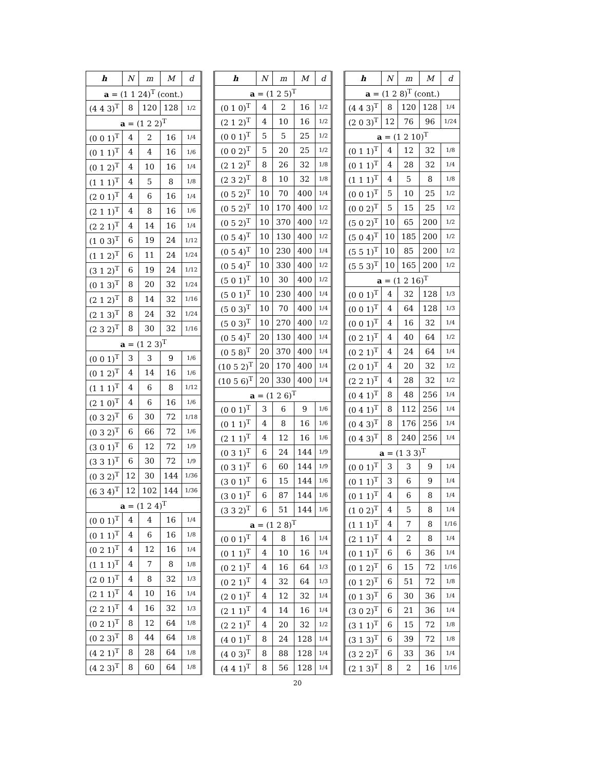| h | N | m | M | d |
| --- | --- | --- | --- | --- |
| a = (1 1 24)<sup>T</sup> (cont.) | | | | |
| (4 4 3)<sup>T</sup> | 8 | 120 | 128 | 1/2 |
| a = (1 2 2)<sup>T</sup> | | | | |
| (0 0 1)<sup>T</sup> | 4 | 2 | 16 | 1/4 |
| (0 1 1)<sup>T</sup> | 4 | 4 | 16 | 1/6 |
| (0 1 2)<sup>T</sup> | 4 | 10 | 16 | 1/4 |
| (1 1 1)<sup>T</sup> | 4 | 5 | 8 | 1/8 |
| (2 0 1)<sup>T</sup> | 4 | 6 | 16 | 1/4 |
| (2 1 1)<sup>T</sup> | 4 | 8 | 16 | 1/6 |
| (2 2 1)<sup>T</sup> | 4 | 14 | 16 | 1/4 |
| (1 0 3)<sup>T</sup> | 6 | 19 | 24 | 1/12 |
| (1 1 2)<sup>T</sup> | 6 | 11 | 24 | 1/24 |
| (3 1 2)<sup>T</sup> | 6 | 19 | 24 | 1/12 |
| (0 1 3)<sup>T</sup> | 8 | 20 | 32 | 1/24 |
| (2 1 2)<sup>T</sup> | 8 | 14 | 32 | 1/16 |
| (2 1 3)<sup>T</sup> | 8 | 24 | 32 | 1/24 |
| (2 3 2)<sup>T</sup> | 8 | 30 | 32 | 1/16 |
| a = (1 2 3)<sup>T</sup> | | | | |
| (0 0 1)<sup>T</sup> | 3 | 3 | 9 | 1/6 |
| (0 1 2)<sup>T</sup> | 4 | 14 | 16 | 1/6 |
| (1 1 1)<sup>T</sup> | 4 | 6 | 8 | 1/12 |
| (2 1 0)<sup>T</sup> | 4 | 6 | 16 | 1/6 |
| (0 3 2)<sup>T</sup> | 6 | 30 | 72 | 1/18 |
| (0 3 2)<sup>T</sup> | 6 | 66 | 72 | 1/6 |
| (3 0 1)<sup>T</sup> | 6 | 12 | 72 | 1/9 |
| (3 3 1)<sup>T</sup> | 6 | 30 | 72 | 1/9 |
| (0 3 2)<sup>T</sup> | 12 | 30 | 144 | 1/36 |
| (6 3 4)<sup>T</sup> | 12 | 102 | 144 | 1/36 |
| a = (1 2 4)<sup>T</sup> | | | | |
| (0 0 1)<sup>T</sup> | 4 | 4 | 16 | 1/4 |
| (0 1 1)<sup>T</sup> | 4 | 6 | 16 | 1/8 |
| (0 2 1)<sup>T</sup> | 4 | 12 | 16 | 1/4 |
| (1 1 1)<sup>T</sup> | 4 | 7 | 8 | 1/8 |
| (2 0 1)<sup>T</sup> | 4 | 8 | 32 | 1/3 |
| (2 1 1)<sup>T</sup> | 4 | 10 | 16 | 1/4 |
| (2 2 1)<sup>T</sup> | 4 | 16 | 32 | 1/3 |
| (0 2 1)<sup>T</sup> | 8 | 12 | 64 | 1/8 |
| (0 2 3)<sup>T</sup> | 8 | 44 | 64 | 1/8 |
| (4 2 1)<sup>T</sup> | 8 | 28 | 64 | 1/8 |
| (4 2 3)<sup>T</sup> | 8 | 60 | 64 | 1/8 |
| h | N | m | M | d |
| --- | --- | --- | --- | --- |
| a = (1 2 5)<sup>T</sup> | | | | |
| (0 1 0)<sup>T</sup> | 4 | 2 | 16 | 1/2 |
| (2 1 2)<sup>T</sup> | 4 | 10 | 16 | 1/2 |
| (0 0 1)<sup>T</sup> | 5 | 5 | 25 | 1/2 |
| (0 0 2)<sup>T</sup> | 5 | 20 | 25 | 1/2 |
| (2 1 2)<sup>T</sup> | 8 | 26 | 32 | 1/8 |
| (2 3 2)<sup>T</sup> | 8 | 10 | 32 | 1/8 |
| (0 5 2)<sup>T</sup> | 10 | 70 | 400 | 1/4 |
| (0 5 2)<sup>T</sup> | 10 | 170 | 400 | 1/2 |
| (0 5 2)<sup>T</sup> | 10 | 370 | 400 | 1/2 |
| (0 5 4)<sup>T</sup> | 10 | 130 | 400 | 1/2 |
| (0 5 4)<sup>T</sup> | 10 | 230 | 400 | 1/4 |
| (0 5 4)<sup>T</sup> | 10 | 330 | 400 | 1/2 |
| (5 0 1)<sup>T</sup> | 10 | 30 | 400 | 1/2 |
| (5 0 1)<sup>T</sup> | 10 | 230 | 400 | 1/4 |
| (5 0 3)<sup>T</sup> | 10 | 70 | 400 | 1/4 |
| (5 0 3)<sup>T</sup> | 10 | 270 | 400 | 1/2 |
| (0 5 4)<sup>T</sup> | 20 | 130 | 400 | 1/4 |
| (0 5 8)<sup>T</sup> | 20 | 370 | 400 | 1/4 |
| (10 5 2)<sup>T</sup> | 20 | 170 | 400 | 1/4 |
| (10 5 6)<sup>T</sup> | 20 | 330 | 400 | 1/4 |
| a = (1 2 6)<sup>T</sup> | | | | |
| (0 0 1)<sup>T</sup> | 3 | 6 | 9 | 1/6 |
| (0 1 1)<sup>T</sup> | 4 | 8 | 16 | 1/6 |
| (2 1 1)<sup>T</sup> | 4 | 12 | 16 | 1/6 |
| (0 3 1)<sup>T</sup> | 6 | 24 | 144 | 1/9 |
| (0 3 1)<sup>T</sup> | 6 | 60 | 144 | 1/9 |
| (3 0 1)<sup>T</sup> | 6 | 15 | 144 | 1/6 |
| (3 0 1)<sup>T</sup> | 6 | 87 | 144 | 1/6 |
| (3 3 2)<sup>T</sup> | 6 | 51 | 144 | 1/6 |
| a = (1 2 8)<sup>T</sup> | | | | |
| (0 0 1)<sup>T</sup> | 4 | 8 | 16 | 1/4 |
| (0 1 1)<sup>T</sup> | 4 | 10 | 16 | 1/4 |
| (0 2 1)<sup>T</sup> | 4 | 16 | 64 | 1/3 |
| (0 2 1)<sup>T</sup> | 4 | 32 | 64 | 1/3 |
| (2 0 1)<sup>T</sup> | 4 | 12 | 32 | 1/4 |
| (2 1 1)<sup>T</sup> | 4 | 14 | 16 | 1/4 |
| (2 2 1)<sup>T</sup> | 4 | 20 | 32 | 1/2 |
| (4 0 1)<sup>T</sup> | 8 | 24 | 128 | 1/4 |
| (4 0 3)<sup>T</sup> | 8 | 88 | 128 | 1/4 |
| (4 4 1)<sup>T</sup> | 8 | 56 | 128 | 1/4 |
| h | N | m | M | d |
| --- | --- | --- | --- | --- |
| a = (1 2 8)<sup>T</sup> (cont.) | | | | |
| (4 4 3)<sup>T</sup> | 8 | 120 | 128 | 1/4 |
| (2 0 3)<sup>T</sup> | 12 | 76 | 96 | 1/24 |
| a = (1 2 10)<sup>T</sup> | | | | |
| (0 1 1)<sup>T</sup> | 4 | 12 | 32 | 1/8 |
| (0 1 1)<sup>T</sup> | 4 | 28 | 32 | 1/4 |
| (1 1 1)<sup>T</sup> | 4 | 5 | 8 | 1/8 |
| (0 0 1)<sup>T</sup> | 5 | 10 | 25 | 1/2 |
| (0 0 2)<sup>T</sup> | 5 | 15 | 25 | 1/2 |
| (5 0 2)<sup>T</sup> | 10 | 65 | 200 | 1/2 |
| (5 0 4)<sup>T</sup> | 10 | 185 | 200 | 1/2 |
| (5 5 1)<sup>T</sup> | 10 | 85 | 200 | 1/2 |
| (5 5 3)<sup>T</sup> | 10 | 165 | 200 | 1/2 |
| a = (1 2 16)<sup>T</sup> | | | | |
| (0 0 1)<sup>T</sup> | 4 | 32 | 128 | 1/3 |
| (0 0 1)<sup>T</sup> | 4 | 64 | 128 | 1/3 |
| (0 0 1)<sup>T</sup> | 4 | 16 | 32 | 1/4 |
| (0 2 1)<sup>T</sup> | 4 | 40 | 64 | 1/2 |
| (0 2 1)<sup>T</sup> | 4 | 24 | 64 | 1/4 |
| (2 0 1)<sup>T</sup> | 4 | 20 | 32 | 1/2 |
| (2 2 1)<sup>T</sup> | 4 | 28 | 32 | 1/2 |
| (0 4 1)<sup>T</sup> | 8 | 48 | 256 | 1/4 |
| (0 4 1)<sup>T</sup> | 8 | 112 | 256 | 1/4 |
| (0 4 3)<sup>T</sup> | 8 | 176 | 256 | 1/4 |
| (0 4 3)<sup>T</sup> | 8 | 240 | 256 | 1/4 |
| a = (1 3 3)<sup>T</sup> | | | | |
| (0 0 1)<sup>T</sup> | 3 | 3 | 9 | 1/4 |
| (0 1 1)<sup>T</sup> | 3 | 6 | 9 | 1/4 |
| (0 1 1)<sup>T</sup> | 4 | 6 | 8 | 1/4 |
| (1 0 2)<sup>T</sup> | 4 | 5 | 8 | 1/4 |
| (1 1 1)<sup>T</sup> | 4 | 7 | 8 | 1/16 |
| (2 1 1)<sup>T</sup> | 4 | 2 | 8 | 1/4 |
| (0 1 1)<sup>T</sup> | 6 | 6 | 36 | 1/4 |
| (0 1 2)<sup>T</sup> | 6 | 15 | 72 | 1/16 |
| (0 1 2)<sup>T</sup> | 6 | 51 | 72 | 1/8 |
| (0 1 3)<sup>T</sup> | 6 | 30 | 36 | 1/4 |
| (3 0 2)<sup>T</sup> | 6 | 21 | 36 | 1/4 |
| (3 1 1)<sup>T</sup> | 6 | 15 | 72 | 1/8 |
| (3 1 3)<sup>T</sup> | 6 | 39 | 72 | 1/8 |
| (3 2 2)<sup>T</sup> | 6 | 33 | 36 | 1/4 |
| (2 1 3)<sup>T</sup> | 8 | 2 | 16 | 1/16 |
20